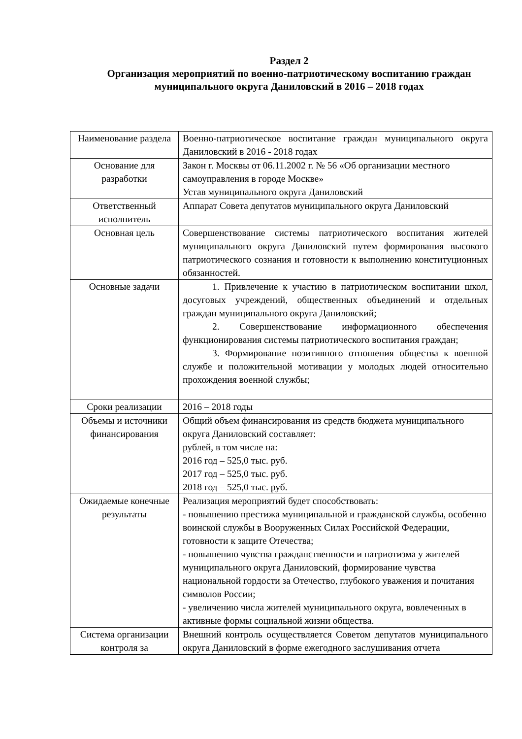Раздел 2
Организация мероприятий по военно-патриотическому воспитанию граждан муниципального округа Даниловский в 2016 – 2018 годах
| Наименование раздела | Военно-патриотическое воспитание граждан муниципального округа Даниловский в 2016 - 2018 годах |
| Основание для разработки | Закон г. Москвы от 06.11.2002 г. № 56 «Об организации местного самоуправления в городе Москве» Устав муниципального округа Даниловский |
| Ответственный исполнитель | Аппарат Совета депутатов муниципального округа Даниловский |
| Основная цель | Совершенствование системы патриотического воспитания жителей муниципального округа Даниловский путем формирования высокого патриотического сознания и готовности к выполнению конституционных обязанностей. |
| Основные задачи | 1. Привлечение к участию в патриотическом воспитании школ, досуговых учреждений, общественных объединений и отдельных граждан муниципального округа Даниловский; 2. Совершенствование информационного обеспечения функционирования системы патриотического воспитания граждан; 3. Формирование позитивного отношения общества к военной службе и положительной мотивации у молодых людей относительно прохождения военной службы; |
| Сроки реализации | 2016 – 2018 годы |
| Объемы и источники финансирования | Общий объем финансирования из средств бюджета муниципального округа Даниловский составляет: рублей, в том числе на: 2016 год – 525,0 тыс. руб. 2017 год – 525,0 тыс. руб. 2018 год – 525,0 тыс. руб. |
| Ожидаемые конечные результаты | Реализация мероприятий будет способствовать: - повышению престижа муниципальной и гражданской службы, особенно воинской службы в Вооруженных Силах Российской Федерации, готовности к защите Отечества; - повышению чувства гражданственности и патриотизма у жителей муниципального округа Даниловский, формирование чувства национальной гордости за Отечество, глубокого уважения и почитания символов России; - увеличению числа жителей муниципального округа, вовлеченных в активные формы социальной жизни общества. |
| Система организации контроля за | Внешний контроль осуществляется Советом депутатов муниципального округа Даниловский в форме ежегодного заслушивания отчета |